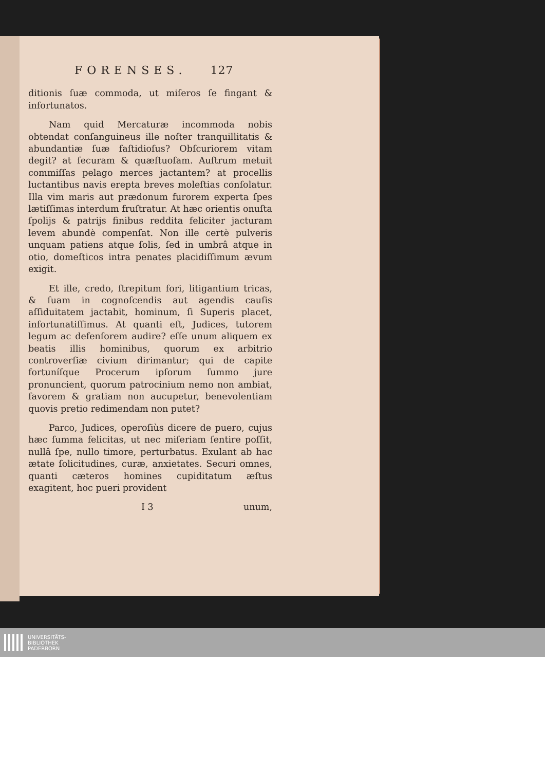FORENSES. 127
ditionis ſuæ commoda, ut miſeros ſe fingant & infortunatos.
Nam quid Mercaturæ incommoda nobis obtendat conſanguineus ille noſter tranquillitatis & abundantiæ ſuæ faſtidioſus? Obſcuriorem vitam degit? at ſecuram & quæſtuoſam. Auſtrum metuit commiſſas pelago merces jactantem? at procellis luctantibus navis erepta breves moleſtias conſolatur. Illa vim maris aut prædonum furorem experta ſpes lætiſſimas interdum fruſtratur. At hæc orientis onuſta ſpolijs & patrijs finibus reddita feliciter jacturam levem abundè compenſat. Non ille certè pulveris unquam patiens atque ſolis, ſed in umbrâ atque in otio, domeſticos intra penates placidiſſimum ævum exigit.
Et ille, credo, ſtrepitum fori, litigantium tricas, & ſuam in cognoſcendis aut agendis cauſis aſſiduitatem jactabit, hominum, ſi Superis placet, infortunatiſſimus. At quanti eſt, Judices, tutorem legum ac defenſorem audire? eſſe unum aliquem ex beatis illis hominibus, quorum ex arbitrio controverſiæ civium dirimantur; qui de capite fortuníſque Procerum ipſorum ſummo jure pronuncient, quorum patrocinium nemo non ambiat, favorem & gratiam non aucupetur, benevolentiam quovis pretio redimendam non putet?
Parco, Judices, operoſiùs dicere de puero, cujus hæc ſumma felicitas, ut nec miſeriam ſentire poſſit, nullâ ſpe, nullo timore, perturbatus. Exulant ab hac ætate ſolicitudines, curæ, anxietates. Securi omnes, quanti cæteros homines cupiditatum æſtus exagitent, hoc pueri provident
I 3 unum,
UNIVERSITÄTS-
BIBLIOTHEK
PADERBORN